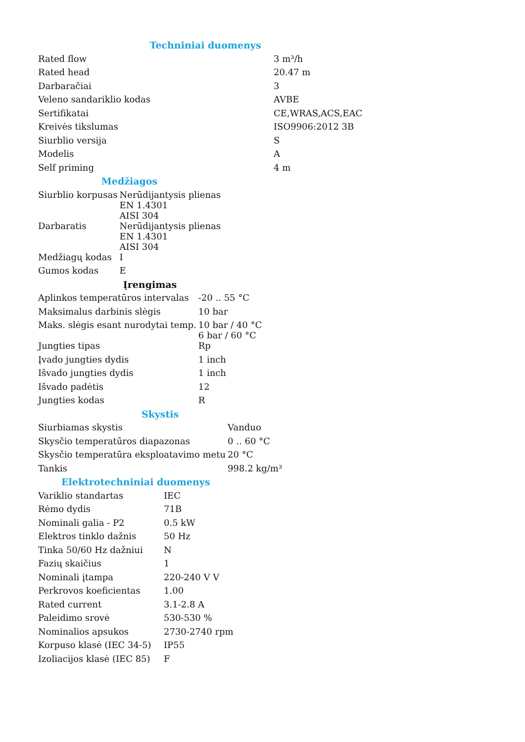| Techniniai duomenys | |
| --- | --- |
| Rated flow | 3 m³/h |
| Rated head | 20.47 m |
| Darbaračiai | 3 |
| Veleno sandariklio kodas | AVBE |
| Sertifikatai | CE,WRAS,ACS,EAC |
| Kreivės tikslumas | ISO9906:2012 3B |
| Siurblio versija | S |
| Modelis | A |
| Self priming | 4 m |
| Medžiagos | |
| --- | --- |
| Siurblio korpusas | Nerūdijantysis plienas EN 1.4301 AISI 304 |
| Darbaratis | Nerūdijantysis plienas EN 1.4301 AISI 304 |
| Medžiagų kodas | I |
| Gumos kodas | E |
| Įrengimas | |
| --- | --- |
| Aplinkos temperatūros intervalas | -20 .. 55 °C |
| Maksimalus darbinis slėgis | 10 bar |
| Maks. slėgis esant nurodytai temp. | 10 bar / 40 °C 6 bar / 60 °C |
| Jungties tipas | Rp |
| Įvado jungties dydis | 1 inch |
| Išvado jungties dydis | 1 inch |
| Išvado padėtis | 12 |
| Jungties kodas | R |
| Skystis | |
| --- | --- |
| Siurbiamas skystis | Vanduo |
| Skysčio temperatūros diapazonas | 0 .. 60 °C |
| Skysčio temperatūra eksploatavimo metu | 20 °C |
| Tankis | 998.2 kg/m³ |
| Elektrotechniniai duomenys | |
| --- | --- |
| Variklio standartas | IEC |
| Rėmo dydis | 71B |
| Nominali galia - P2 | 0.5 kW |
| Elektros tinklo dažnis | 50 Hz |
| Tinka 50/60 Hz dažniui | N |
| Fazių skaičius | 1 |
| Nominali įtampa | 220-240 V V |
| Perkrovos koeficientas | 1.00 |
| Rated current | 3.1-2.8 A |
| Paleidimo srovė | 530-530 % |
| Nominalios apsukos | 2730-2740 rpm |
| Korpuso klasė (IEC 34-5) | IP55 |
| Izoliacijos klasė (IEC 85) | F |